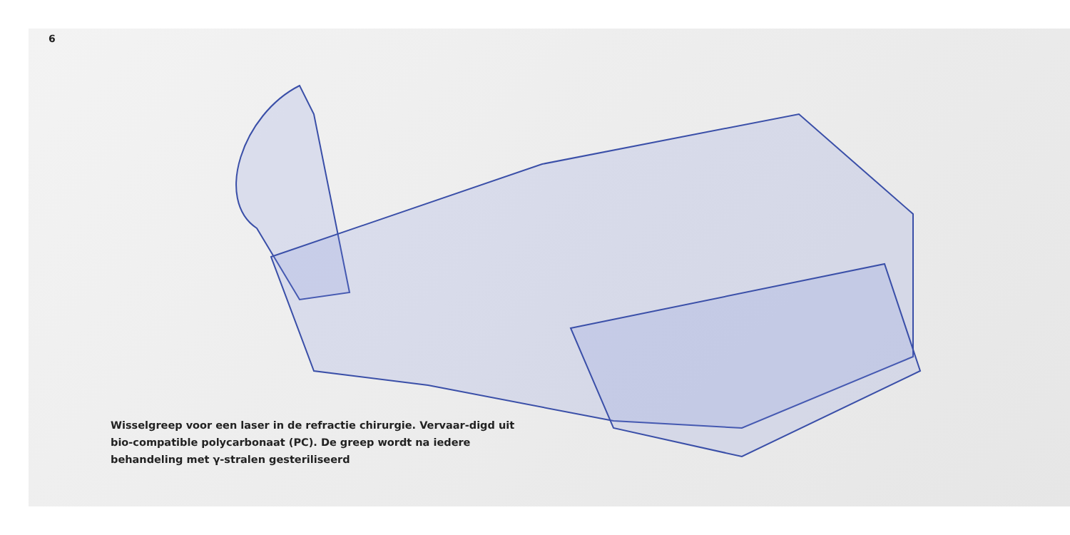6
Wisselgreep voor een laser in de refractie chirurgie. Vervaar-digd uit bio-compatible polycarbonaat (PC). De greep wordt na iedere behandeling met γ-stralen gesteriliseerd